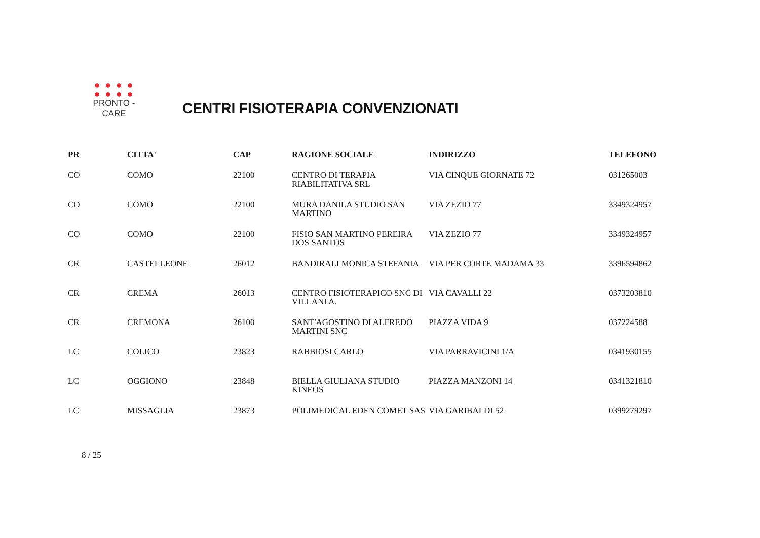● ● ● ●
● ● ● ●
PRONTO - CARE
CENTRI FISIOTERAPIA CONVENZIONATI
| PR | CITTA' | CAP | RAGIONE SOCIALE | INDIRIZZO | TELEFONO |
| --- | --- | --- | --- | --- | --- |
| CO | COMO | 22100 | CENTRO DI TERAPIA RIABILITATIVA SRL | VIA CINQUE GIORNATE 72 | 031265003 |
| CO | COMO | 22100 | MURA DANILA STUDIO SAN MARTINO | VIA ZEZIO 77 | 3349324957 |
| CO | COMO | 22100 | FISIO SAN MARTINO PEREIRA DOS SANTOS | VIA ZEZIO 77 | 3349324957 |
| CR | CASTELLEONE | 26012 | BANDIRALI MONICA STEFANIA | VIA PER CORTE MADAMA 33 | 3396594862 |
| CR | CREMA | 26013 | CENTRO FISIOTERAPICO SNC DI VILLANI A. | VIA CAVALLI 22 | 0373203810 |
| CR | CREMONA | 26100 | SANT'AGOSTINO DI ALFREDO MARTINI SNC | PIAZZA VIDA 9 | 037224588 |
| LC | COLICO | 23823 | RABBIOSI CARLO | VIA PARRAVICINI 1/A | 0341930155 |
| LC | OGGIONO | 23848 | BIELLA GIULIANA STUDIO KINEOS | PIAZZA MANZONI 14 | 0341321810 |
| LC | MISSAGLIA | 23873 | POLIMEDICAL EDEN COMET SAS | VIA GARIBALDI 52 | 0399279297 |
8 / 25